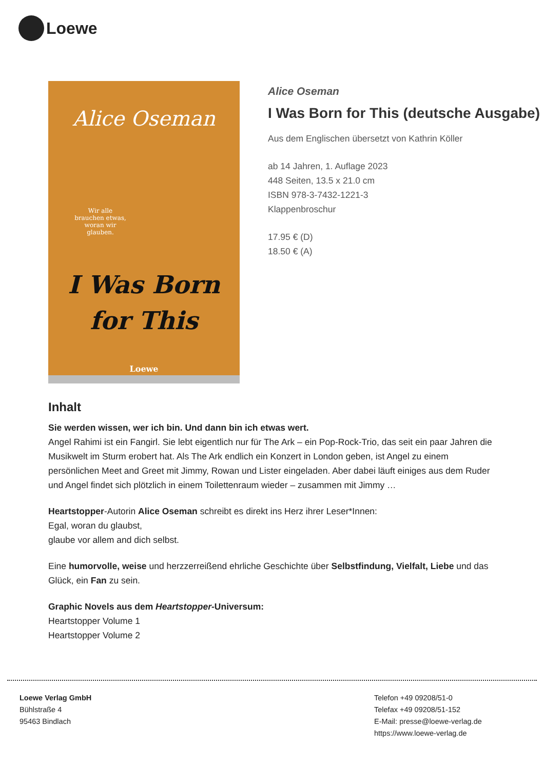Loewe
Alice Oseman
Wir alle
brauchen etwas,
woran wir
glauben.
I Was Born
for This
Loewe
Alice Oseman
I Was Born for This (deutsche Ausgabe)
Aus dem Englischen übersetzt von Kathrin Köller
ab 14 Jahren, 1. Auflage 2023
448 Seiten, 13.5 x 21.0 cm
ISBN 978-3-7432-1221-3
Klappenbroschur
17.95 € (D)
18.50 € (A)
Inhalt
Sie werden wissen, wer ich bin. Und dann bin ich etwas wert.
Angel Rahimi ist ein Fangirl. Sie lebt eigentlich nur für The Ark – ein Pop-Rock-Trio, das seit ein paar Jahren die Musikwelt im Sturm erobert hat. Als The Ark endlich ein Konzert in London geben, ist Angel zu einem persönlichen Meet and Greet mit Jimmy, Rowan und Lister eingeladen. Aber dabei läuft einiges aus dem Ruder und Angel findet sich plötzlich in einem Toilettenraum wieder – zusammen mit Jimmy …
Heartstopper-Autorin Alice Oseman schreibt es direkt ins Herz ihrer Leser*Innen:
Egal, woran du glaubst,
glaube vor allem and dich selbst.
Eine humorvolle, weise und herzzerreißend ehrliche Geschichte über Selbstfindung, Vielfalt, Liebe und das Glück, ein Fan zu sein.
Graphic Novels aus dem Heartstopper-Universum:
Heartstopper Volume 1
Heartstopper Volume 2
Loewe Verlag GmbH
Bühlstraße 4
95463 Bindlach
Telefon +49 09208/51-0
Telefax +49 09208/51-152
E-Mail: presse@loewe-verlag.de
https://www.loewe-verlag.de